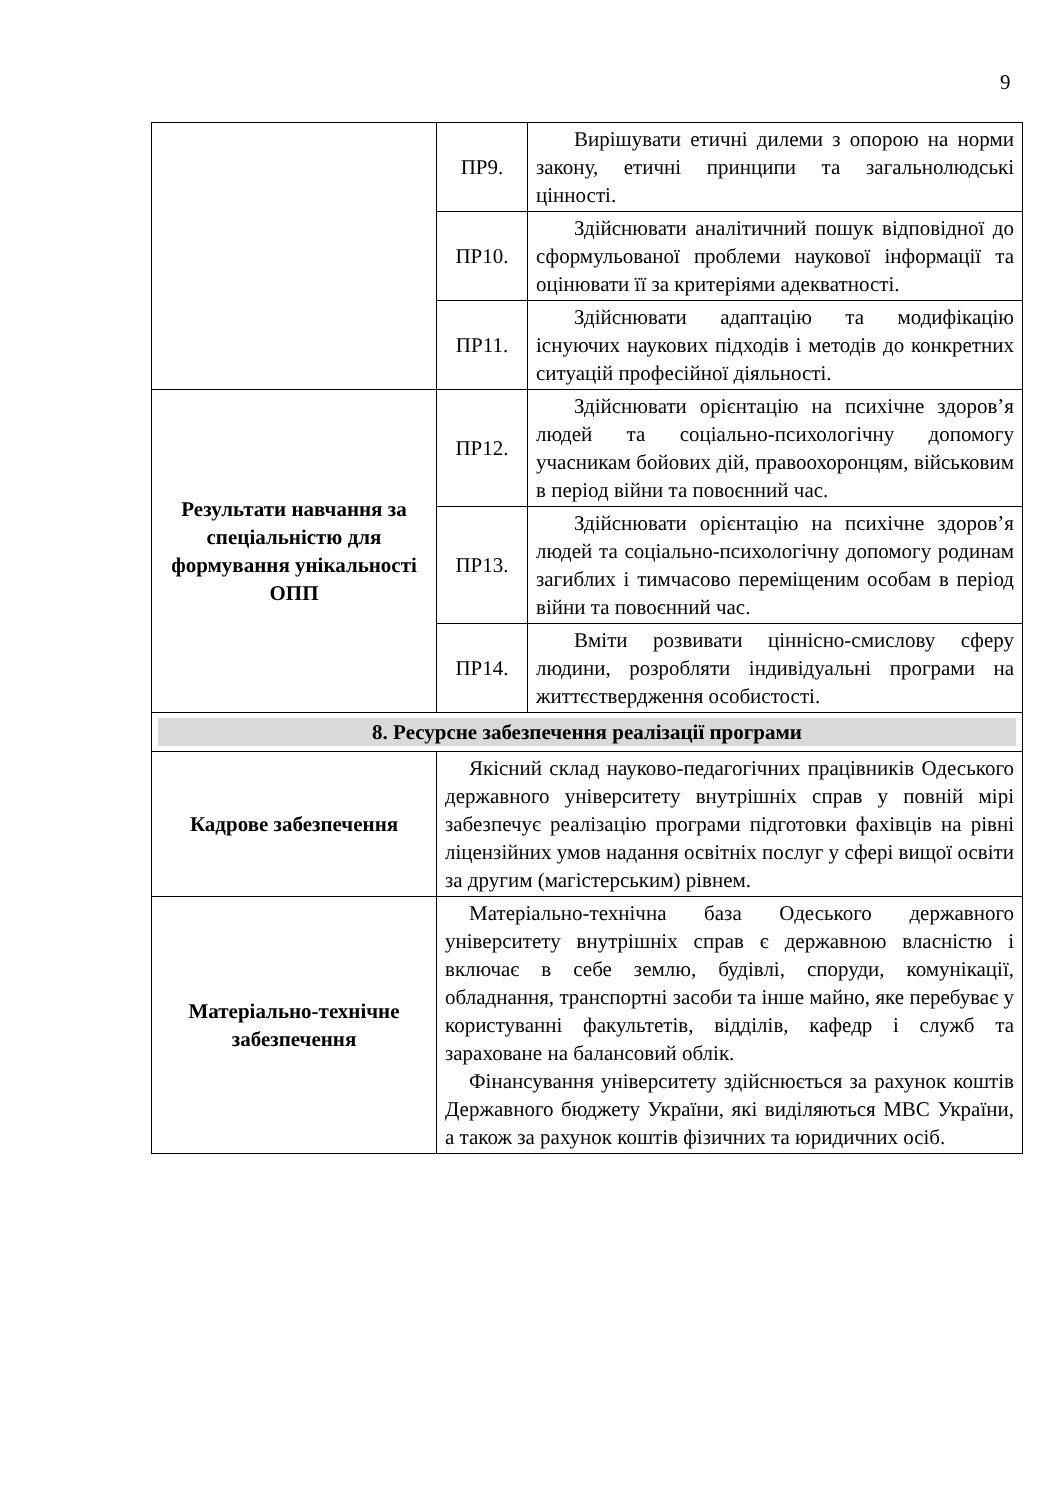9
| | ПР9. | Вирішувати етичні дилеми з опорою на норми закону, етичні принципи та загальнолюдські цінності. |
| | ПР10. | Здійснювати аналітичний пошук відповідної до сформульованої проблеми наукової інформації та оцінювати її за критеріями адекватності. |
| | ПР11. | Здійснювати адаптацію та модифікацію існуючих наукових підходів і методів до конкретних ситуацій професійної діяльності. |
| Результати навчання за спеціальністю для формування унікальності ОПП | ПР12. | Здійснювати орієнтацію на психічне здоров’я людей та соціально-психологічну допомогу учасникам бойових дій, правоохоронцям, військовим в період війни та повоєнний час. |
| | ПР13. | Здійснювати орієнтацію на психічне здоров’я людей та соціально-психологічну допомогу родинам загиблих і тимчасово переміщеним особам в період війни та повоєнний час. |
| | ПР14. | Вміти розвивати ціннісно-смислову сферу людини, розробляти індивідуальні програми на життєствердження особистості. |
| 8. Ресурсне забезпечення реалізації програми | | |
| Кадрове забезпечення | Якісний склад науково-педагогічних працівників Одеського державного університету внутрішніх справ у повній мірі забезпечує реалізацію програми підготовки фахівців на рівні ліцензійних умов надання освітніх послуг у сфері вищої освіти за другим (магістерським) рівнем. | |
| Матеріально-технічне забезпечення | Матеріально-технічна база Одеського державного університету внутрішніх справ є державною власністю і включає в себе землю, будівлі, споруди, комунікації, обладнання, транспортні засоби та інше майно, яке перебуває у користуванні факультетів, відділів, кафедр і служб та зараховане на балансовий облік. Фінансування університету здійснюється за рахунок коштів Державного бюджету України, які виділяються МВС України, а також за рахунок коштів фізичних та юридичних осіб. | |